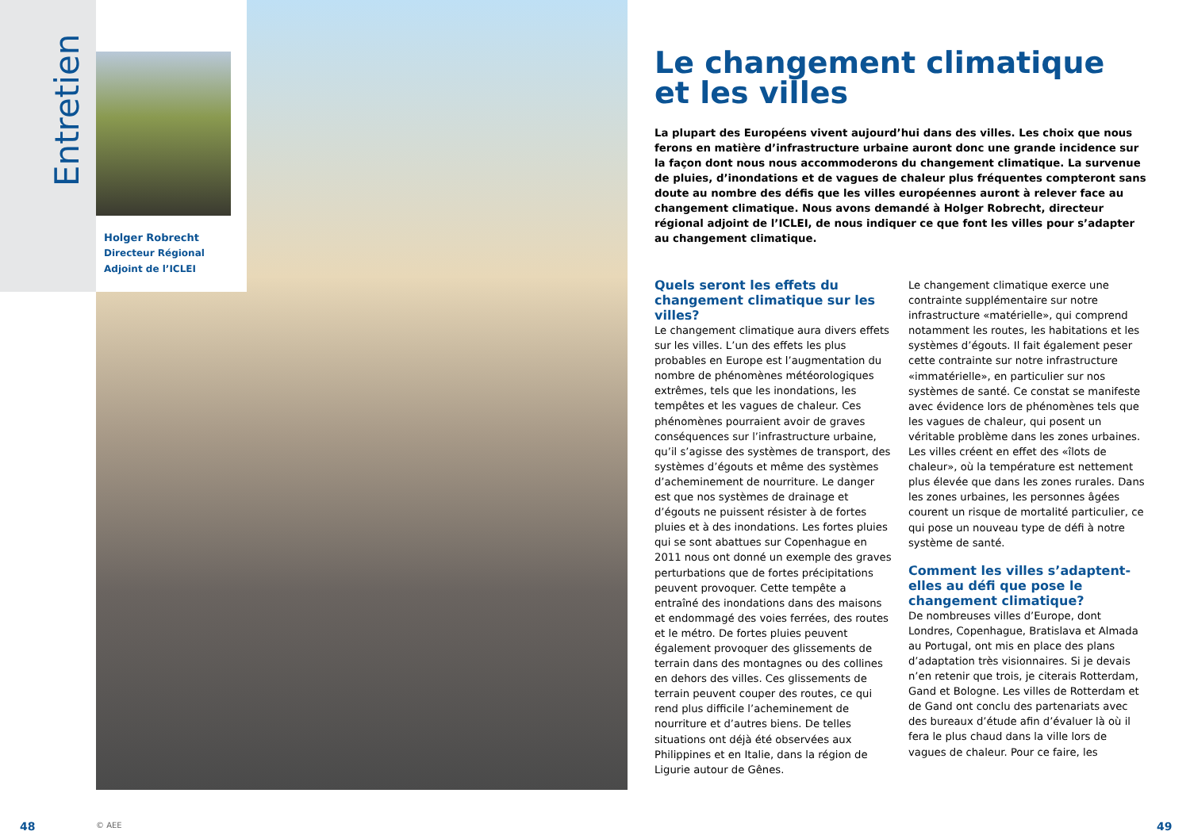Entretien
Holger Robrecht
Directeur Régional
Adjoint de l’ICLEI
Le changement climatique et les villes
La plupart des Européens vivent aujourd’hui dans des villes. Les choix que nous ferons en matière d’infrastructure urbaine auront donc une grande incidence sur la façon dont nous nous accommoderons du changement climatique. La survenue de pluies, d’inondations et de vagues de chaleur plus fréquentes compteront sans doute au nombre des défis que les villes européennes auront à relever face au changement climatique. Nous avons demandé à Holger Robrecht, directeur régional adjoint de l’ICLEI, de nous indiquer ce que font les villes pour s’adapter au changement climatique.
Quels seront les effets du changement climatique sur les villes?
Le changement climatique aura divers effets sur les villes. L’un des effets les plus probables en Europe est l’augmentation du nombre de phénomènes météorologiques extrêmes, tels que les inondations, les tempêtes et les vagues de chaleur. Ces phénomènes pourraient avoir de graves conséquences sur l’infrastructure urbaine, qu’il s’agisse des systèmes de transport, des systèmes d’égouts et même des systèmes d’acheminement de nourriture. Le danger est que nos systèmes de drainage et d’égouts ne puissent résister à de fortes pluies et à des inondations. Les fortes pluies qui se sont abattues sur Copenhague en 2011 nous ont donné un exemple des graves perturbations que de fortes précipitations peuvent provoquer. Cette tempête a entraîné des inondations dans des maisons et endommagé des voies ferrées, des routes et le métro. De fortes pluies peuvent également provoquer des glissements de terrain dans des montagnes ou des collines en dehors des villes. Ces glissements de terrain peuvent couper des routes, ce qui rend plus difficile l’acheminement de nourriture et d’autres biens. De telles situations ont déjà été observées aux Philippines et en Italie, dans la région de Ligurie autour de Gênes.
Le changement climatique exerce une contrainte supplémentaire sur notre infrastructure «matérielle», qui comprend notamment les routes, les habitations et les systèmes d’égouts. Il fait également peser cette contrainte sur notre infrastructure «immatérielle», en particulier sur nos systèmes de santé. Ce constat se manifeste avec évidence lors de phénomènes tels que les vagues de chaleur, qui posent un véritable problème dans les zones urbaines. Les villes créent en effet des «îlots de chaleur», où la température est nettement plus élevée que dans les zones rurales. Dans les zones urbaines, les personnes âgées courent un risque de mortalité particulier, ce qui pose un nouveau type de défi à notre système de santé.
Comment les villes s’adaptent-elles au défi que pose le changement climatique?
De nombreuses villes d’Europe, dont Londres, Copenhague, Bratislava et Almada au Portugal, ont mis en place des plans d’adaptation très visionnaires. Si je devais n’en retenir que trois, je citerais Rotterdam, Gand et Bologne. Les villes de Rotterdam et de Gand ont conclu des partenariats avec des bureaux d’étude afin d’évaluer là où il fera le plus chaud dans la ville lors de vagues de chaleur. Pour ce faire, les
48 © AEE 49